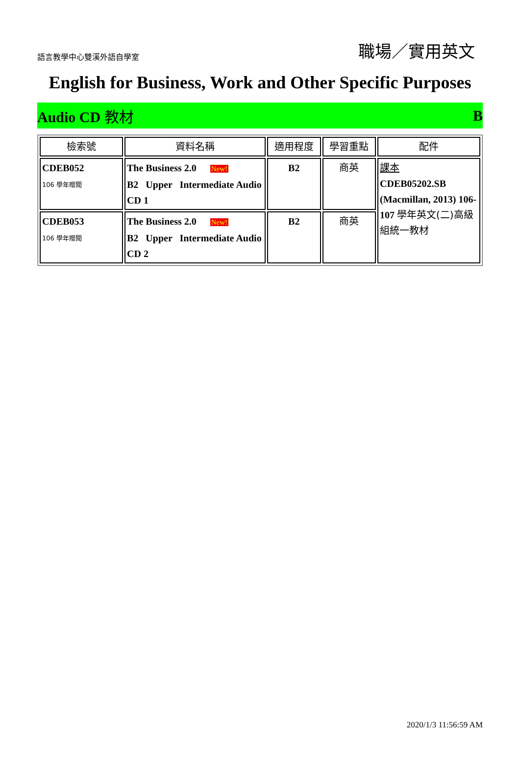語言教學中心雙溪外語自學室 職場／實用英文
English for Business, Work and Other Specific Purposes
Audio CD 教材 B
| 檢索號 | 資料名稱 | 適用程度 | 學習重點 | 配件 |
| --- | --- | --- | --- | --- |
| CDEB052 106 學年贈閱 | The Business 2.0 New! B2 Upper Intermediate Audio CD 1 | B2 | 商英 | 課本 CDEB05202.SB (Macmillan, 2013) 106-107 學年英文(二)高級組統一教材 |
| CDEB053 106 學年贈閱 | The Business 2.0 New! B2 Upper Intermediate Audio CD 2 | B2 | 商英 | |
2020/1/3 11:56:59 AM